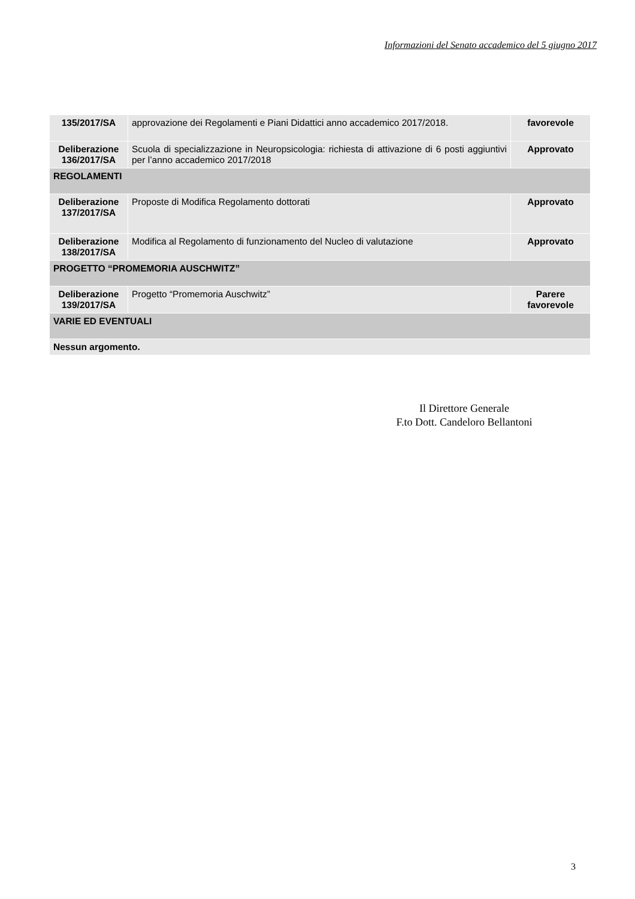Informazioni del Senato accademico del 5 giugno 2017
| 135/2017/SA | approvazione dei Regolamenti e Piani Didattici anno accademico 2017/2018. | favorevole |
| Deliberazione 136/2017/SA | Scuola di specializzazione in Neuropsicologia: richiesta di attivazione di 6 posti aggiuntivi per l’anno accademico 2017/2018 | Approvato |
| REGOLAMENTI | | |
| Deliberazione 137/2017/SA | Proposte di Modifica Regolamento dottorati | Approvato |
| Deliberazione 138/2017/SA | Modifica al Regolamento di funzionamento del Nucleo di valutazione | Approvato |
| PROGETTO “PROMEMORIA AUSCHWITZ” | | |
| Deliberazione 139/2017/SA | Progetto “Promemoria Auschwitz” | Parere favorevole |
| VARIE ED EVENTUALI | | |
| Nessun argomento. | | |
Il Direttore Generale
F.to Dott. Candeloro Bellantoni
3